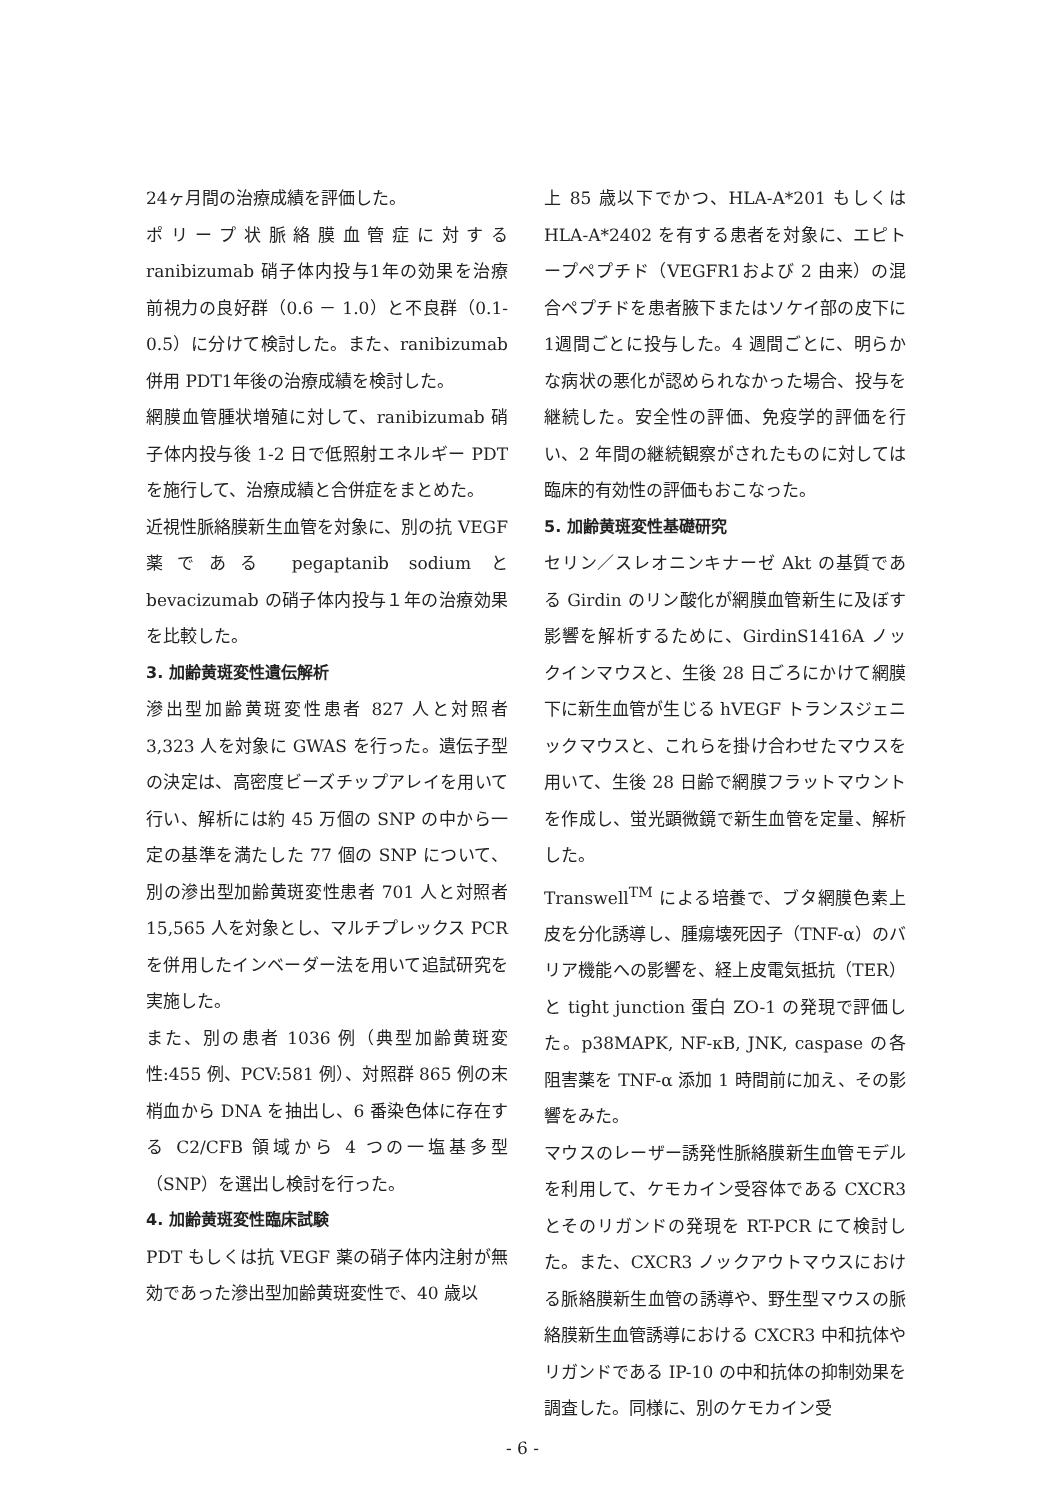24ヶ月間の治療成績を評価した。
ポリープ状脈絡膜血管症に対する ranibizumab 硝子体内投与1年の効果を治療前視力の良好群（0.6 － 1.0）と不良群（0.1-0.5）に分けて検討した。また、ranibizumab 併用 PDT1年後の治療成績を検討した。
網膜血管腫状増殖に対して、ranibizumab 硝子体内投与後 1-2 日で低照射エネルギー PDT を施行して、治療成績と合併症をまとめた。
近視性脈絡膜新生血管を対象に、別の抗 VEGF 薬である pegaptanib sodium と bevacizumab の硝子体内投与１年の治療効果を比較した。
3. 加齢黄斑変性遺伝解析
滲出型加齢黄斑変性患者 827 人と対照者 3,323 人を対象に GWAS を行った。遺伝子型の決定は、高密度ビーズチップアレイを用いて行い、解析には約 45 万個の SNP の中から一定の基準を満たした 77 個の SNP について、別の滲出型加齢黄斑変性患者 701 人と対照者 15,565 人を対象とし、マルチプレックス PCR を併用したインベーダー法を用いて追試研究を実施した。
また、別の患者 1036 例（典型加齢黄斑変性:455 例、PCV:581 例）、対照群 865 例の末梢血から DNA を抽出し、6 番染色体に存在する C2/CFB 領域から 4 つの一塩基多型（SNP）を選出し検討を行った。
4. 加齢黄斑変性臨床試験
PDT もしくは抗 VEGF 薬の硝子体内注射が無効であった滲出型加齢黄斑変性で、40 歳以
上 85 歳以下でかつ、HLA-A*201 もしくは HLA-A*2402 を有する患者を対象に、エピトープペプチド（VEGFR1および 2 由来）の混合ペプチドを患者腋下またはソケイ部の皮下に1週間ごとに投与した。4 週間ごとに、明らかな病状の悪化が認められなかった場合、投与を継続した。安全性の評価、免疫学的評価を行い、2 年間の継続観察がされたものに対しては臨床的有効性の評価もおこなった。
5. 加齢黄斑変性基礎研究
セリン／スレオニンキナーゼ Akt の基質である Girdin のリン酸化が網膜血管新生に及ぼす影響を解析するために、GirdinS1416A ノックインマウスと、生後 28 日ごろにかけて網膜下に新生血管が生じる hVEGF トランスジェニックマウスと、これらを掛け合わせたマウスを用いて、生後 28 日齢で網膜フラットマウントを作成し、蛍光顕微鏡で新生血管を定量、解析した。
Transwell<sup>TM</sup> による培養で、ブタ網膜色素上皮を分化誘導し、腫瘍壊死因子（TNF-α）のバリア機能への影響を、経上皮電気抵抗（TER）と tight junction 蛋白 ZO-1 の発現で評価した。p38MAPK, NF-κB, JNK, caspase の各阻害薬を TNF-α 添加 1 時間前に加え、その影響をみた。
マウスのレーザー誘発性脈絡膜新生血管モデルを利用して、ケモカイン受容体である CXCR3 とそのリガンドの発現を RT-PCR にて検討した。また、CXCR3 ノックアウトマウスにおける脈絡膜新生血管の誘導や、野生型マウスの脈絡膜新生血管誘導における CXCR3 中和抗体やリガンドである IP-10 の中和抗体の抑制効果を調査した。同様に、別のケモカイン受
- 6 -